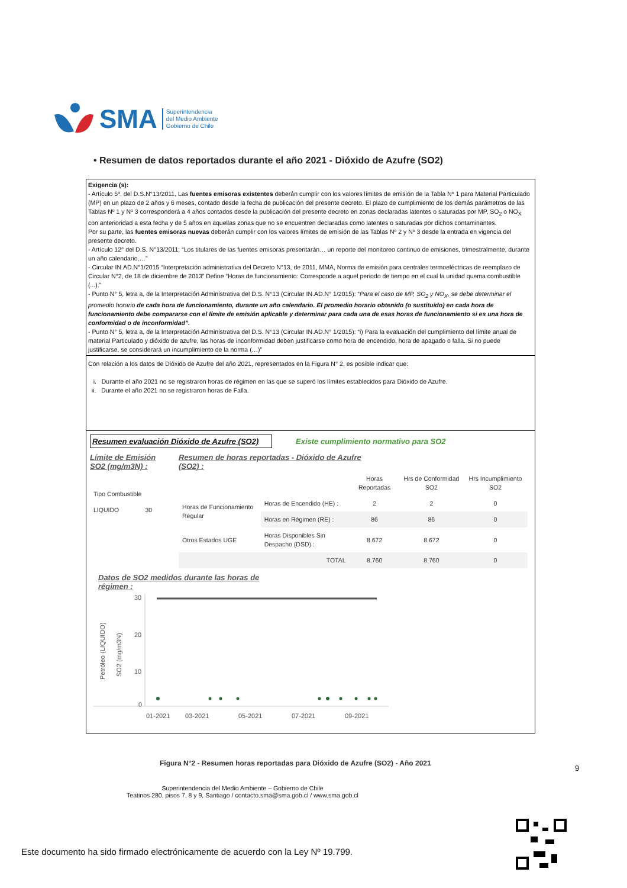SMA Superintendencia
del Medio Ambiente
Gobierno de Chile
• Resumen de datos reportados durante el año 2021 - Dióxido de Azufre (SO2)
Exigencia (s):
- Artículo 5º. del D.S.N°13/2011, Las fuentes emisoras existentes deberán cumplir con los valores límites de emisión de la Tabla Nº 1 para Material Particulado (MP) en un plazo de 2 años y 6 meses, contado desde la fecha de publicación del presente decreto. El plazo de cumplimiento de los demás parámetros de las Tablas Nº 1 y Nº 3 corresponderá a 4 años contados desde la publicación del presente decreto en zonas declaradas latentes o saturadas por MP, SO<sub>2</sub> o NO<sub>X</sub> con anterioridad a esta fecha y de 5 años en aquellas zonas que no se encuentren declaradas como latentes o saturadas por dichos contaminantes.
Por su parte, las fuentes emisoras nuevas deberán cumplir con los valores límites de emisión de las Tablas Nº 2 y Nº 3 desde la entrada en vigencia del presente decreto.
- Artículo 12° del D.S. N°13/2011: “Los titulares de las fuentes emisoras presentarán… un reporte del monitoreo continuo de emisiones, trimestralmente, durante un año calendario,…”
- Circular IN.AD.N°1/2015 “Interpretación administrativa del Decreto N°13, de 2011, MMA, Norma de emisión para centrales termoeléctricas de reemplazo de Circular N°2, de 18 de diciembre de 2013” Define “Horas de funcionamiento: Corresponde a aquel periodo de tiempo en el cual la unidad quema combustible (...).”
- Punto N° 5, letra a, de la Interpretación Administrativa del D.S. N°13 (Circular IN.AD.N° 1/2015): “Para el caso de MP, SO<sub>2</sub> y NO<sub>X</sub>, se debe determinar el promedio horario de cada hora de funcionamiento, durante un año calendario. El promedio horario obtenido (o sustituido) en cada hora de funcionamiento debe compararse con el límite de emisión aplicable y determinar para cada una de esas horas de funcionamiento si es una hora de conformidad o de inconformidad”.
- Punto N° 5, letra a, de la Interpretación Administrativa del D.S. N°13 (Circular IN.AD.N° 1/2015): “i) Para la evaluación del cumplimiento del límite anual de material Particulado y dióxido de azufre, las horas de inconformidad deben justificarse como hora de encendido, hora de apagado o falla. Si no puede justificarse, se considerará un incumplimiento de la norma (…)”
Con relación a los datos de Dióxido de Azufre del año 2021, representados en la Figura N° 2, es posible indicar que:
i. Durante el año 2021 no se registraron horas de régimen en las que se superó los límites establecidos para Dióxido de Azufre.
ii. Durante el año 2021 no se registraron horas de Falla.
Resumen evaluación Dióxido de Azufre (SO2) Existe cumplimiento normativo para SO2
Límite de Emisión SO2 (mg/m3N) :
| Tipo Combustible | |
| LIQUIDO | 30 |
Resumen de horas reportadas - Dióxido de Azufre
(SO2) :
| | | Horas Reportadas | Hrs de Conformidad SO2 | Hrs Incumplimiento SO2 |
| --- | --- | --- | --- | --- |
| Horas de Funcionamiento Regular | Horas de Encendido (HE) : | 2 | 2 | 0 |
| | Horas en Régimen (RE) : | 86 | 86 | 0 |
| Otros Estados UGE | Horas Disponibles Sin Despacho (DSD) : | 8.672 | 8.672 | 0 |
| | TOTAL | 8.760 | 8.760 | 0 |
Datos de SO2 medidos durante las horas de
régimen :
Petróleo (LIQUIDO)
SO2 (mg/m3N)
30
20
10
0
01-2021
03-2021
05-2021
07-2021
09-2021
Figura N°2 - Resumen horas reportadas para Dióxido de Azufre (SO2) - Año 2021
9
Superintendencia del Medio Ambiente – Gobierno de Chile
Teatinos 280, pisos 7, 8 y 9, Santiago / contacto.sma@sma.gob.cl / www.sma.gob.cl
Este documento ha sido firmado electrónicamente de acuerdo con la Ley Nº 19.799.